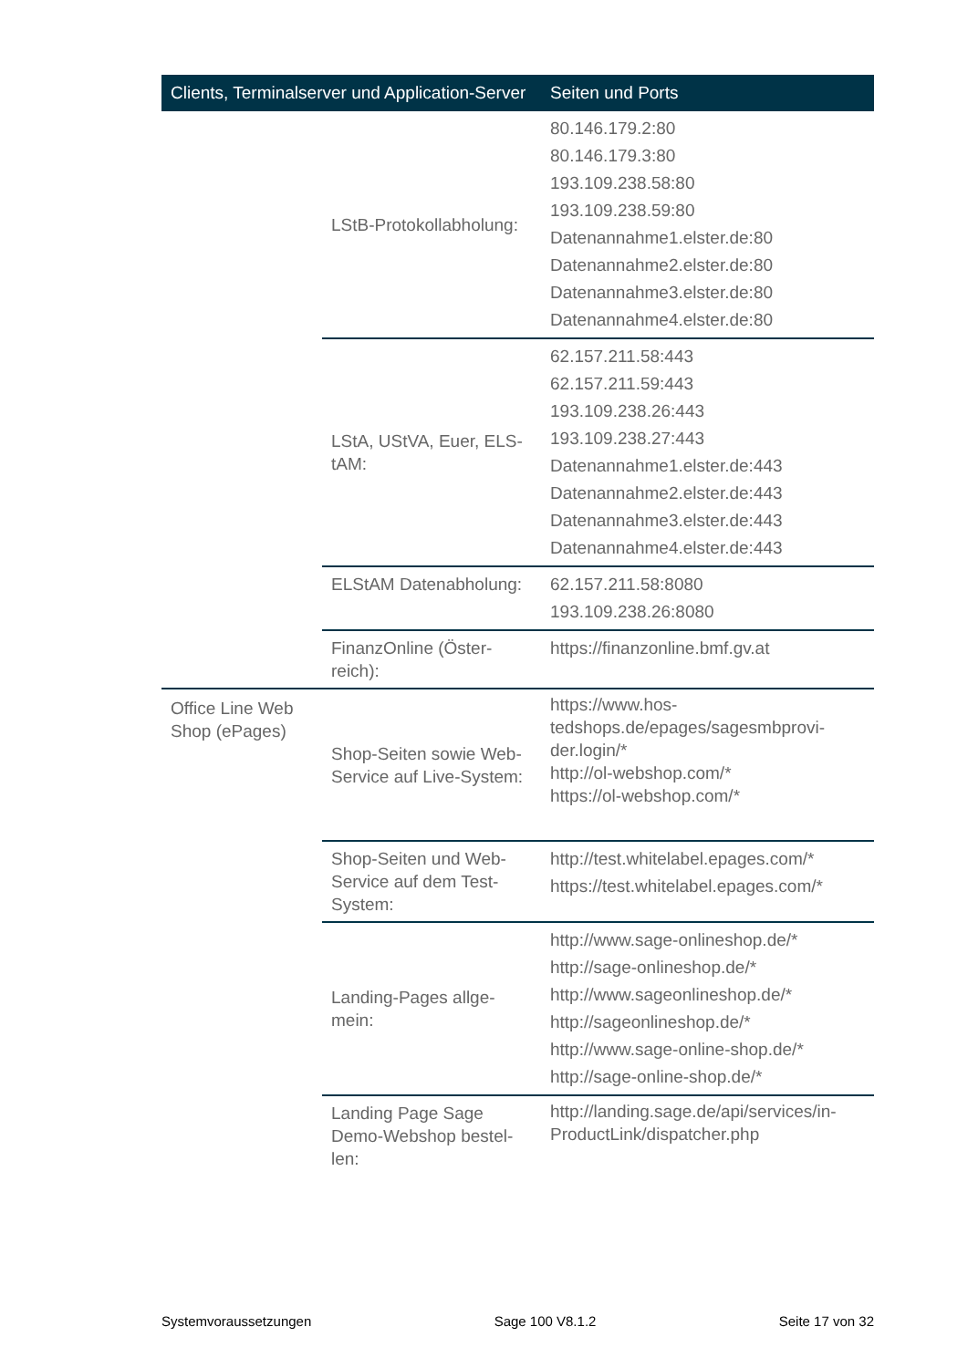| Clients, Terminalserver und Application-Server | | Seiten und Ports |
| --- | --- | --- |
| | LStB-Protokollabholung: | 80.146.179.2:80 80.146.179.3:80 193.109.238.58:80 193.109.238.59:80 Datenannahme1.elster.de:80 Datenannahme2.elster.de:80 Datenannahme3.elster.de:80 Datenannahme4.elster.de:80 |
| | LStA, UStVA, Euer, ELS-tAM: | 62.157.211.58:443 62.157.211.59:443 193.109.238.26:443 193.109.238.27:443 Datenannahme1.elster.de:443 Datenannahme2.elster.de:443 Datenannahme3.elster.de:443 Datenannahme4.elster.de:443 |
| | ELStAM Datenabholung: | 62.157.211.58:8080 193.109.238.26:8080 |
| | FinanzOnline (Öster-reich): | https://finanzonline.bmf.gv.at |
| Office Line Web Shop (ePages) | Shop-Seiten sowie Web-Service auf Live-System: | https://www.hos-tedshops.de/epages/sagesmbprovi-der.login/* http://ol-webshop.com/* https://ol-webshop.com/* |
| | Shop-Seiten und Web-Service auf dem Test-System: | http://test.whitelabel.epages.com/* https://test.whitelabel.epages.com/* |
| | Landing-Pages allge-mein: | http://www.sage-onlineshop.de/* http://sage-onlineshop.de/* http://www.sageonlineshop.de/* http://sageonlineshop.de/* http://www.sage-online-shop.de/* http://sage-online-shop.de/* |
| | Landing Page Sage Demo-Webshop bestel-len: | http://landing.sage.de/api/services/in-ProductLink/dispatcher.php |
Systemvoraussetzungen Sage 100 V8.1.2 Seite 17 von 32